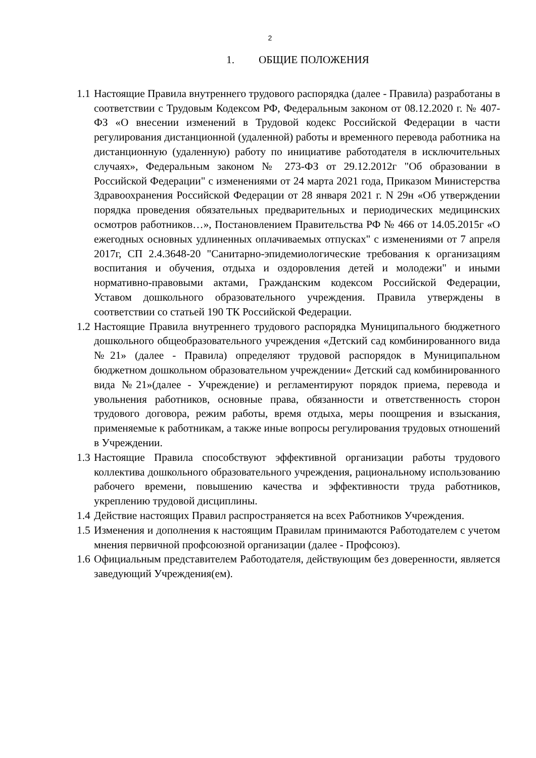2
1. ОБЩИЕ ПОЛОЖЕНИЯ
1.1
Настоящие Правила внутреннего трудового распорядка (далее - Правила) разработаны в соответствии с Трудовым Кодексом РФ, Федеральным законом от 08.12.2020 г. № 407-ФЗ «О внесении изменений в Трудовой кодекс Российской Федерации в части регулирования дистанционной (удаленной) работы и временного перевода работника на дистанционную (удаленную) работу по инициативе работодателя в исключительных случаях», Федеральным законом № 273-ФЗ от 29.12.2012г "Об образовании в Российской Федерации" с изменениями от 24 марта 2021 года, Приказом Министерства Здравоохранения Российской Федерации от 28 января 2021 г. N 29н «Об утверждении порядка проведения обязательных предварительных и периодических медицинских осмотров работников…», Постановлением Правительства РФ № 466 от 14.05.2015г «О ежегодных основных удлиненных оплачиваемых отпусках" с изменениями от 7 апреля 2017г, СП 2.4.3648-20 "Санитарно-эпидемиологические требования к организациям воспитания и обучения, отдыха и оздоровления детей и молодежи" и иными нормативно-правовыми актами, Гражданским кодексом Российской Федерации, Уставом дошкольного образовательного учреждения. Правила утверждены в соответствии со статьей 190 ТК Российской Федерации.
1.2
Настоящие Правила внутреннего трудового распорядка Муниципального бюджетного дошкольного общеобразовательного учреждения «Детский сад комбинированного вида №21» (далее - Правила) определяют трудовой распорядок в Муниципальном бюджетном дошкольном образовательном учреждении« Детский сад комбинированного вида №21»(далее - Учреждение) и регламентируют порядок приема, перевода и увольнения работников, основные права, обязанности и ответственность сторон трудового договора, режим работы, время отдыха, меры поощрения и взыскания, применяемые к работникам, а также иные вопросы регулирования трудовых отношений в Учреждении.
1.3
Настоящие Правила способствуют эффективной организации работы трудового коллектива дошкольного образовательного учреждения, рациональному использованию рабочего времени, повышению качества и эффективности труда работников, укреплению трудовой дисциплины.
1.4
Действие настоящих Правил распространяется на всех Работников Учреждения.
1.5
Изменения и дополнения к настоящим Правилам принимаются Работодателем с учетом мнения первичной профсоюзной организации (далее - Профсоюз).
1.6
Официальным представителем Работодателя, действующим без доверенности, является заведующий Учреждения(ем).